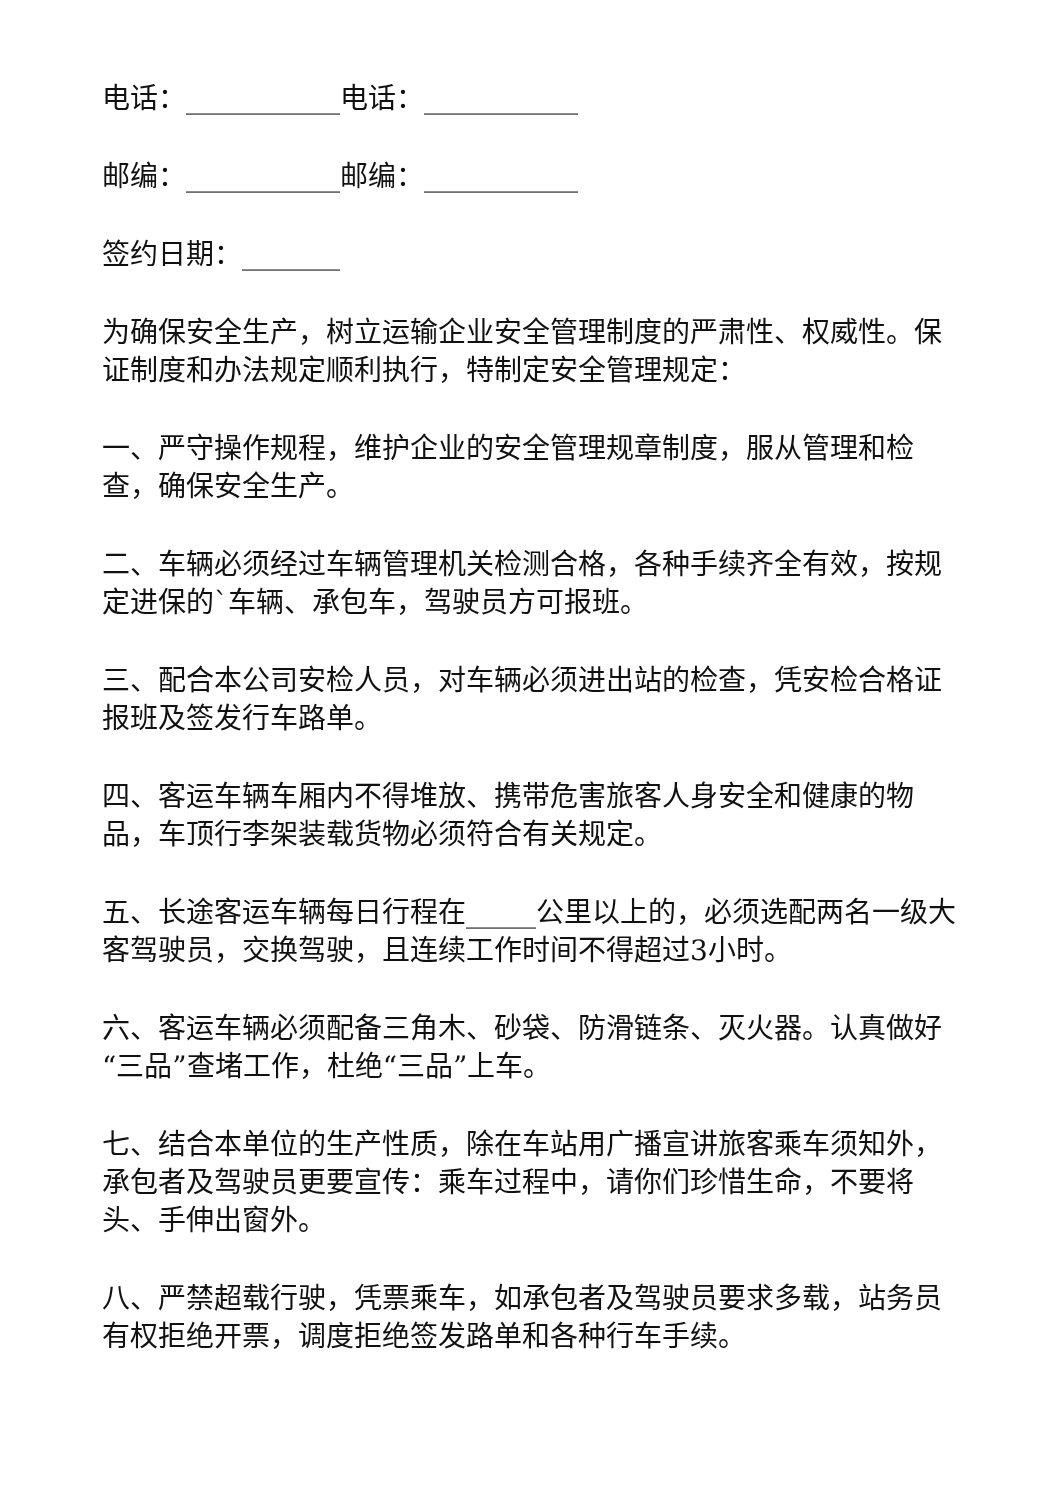电话：___________电话：___________
邮编：___________邮编：___________
签约日期：_______
为确保安全生产，树立运输企业安全管理制度的严肃性、权威性。保证制度和办法规定顺利执行，特制定安全管理规定：
一、严守操作规程，维护企业的安全管理规章制度，服从管理和检查，确保安全生产。
二、车辆必须经过车辆管理机关检测合格，各种手续齐全有效，按规定进保的`车辆、承包车，驾驶员方可报班。
三、配合本公司安检人员，对车辆必须进出站的检查，凭安检合格证报班及签发行车路单。
四、客运车辆车厢内不得堆放、携带危害旅客人身安全和健康的物品，车顶行李架装载货物必须符合有关规定。
五、长途客运车辆每日行程在_____公里以上的，必须选配两名一级大客驾驶员，交换驾驶，且连续工作时间不得超过3小时。
六、客运车辆必须配备三角木、砂袋、防滑链条、灭火器。认真做好“三品”查堵工作，杜绝“三品”上车。
七、结合本单位的生产性质，除在车站用广播宣讲旅客乘车须知外，承包者及驾驶员更要宣传：乘车过程中，请你们珍惜生命，不要将头、手伸出窗外。
八、严禁超载行驶，凭票乘车，如承包者及驾驶员要求多载，站务员有权拒绝开票，调度拒绝签发路单和各种行车手续。